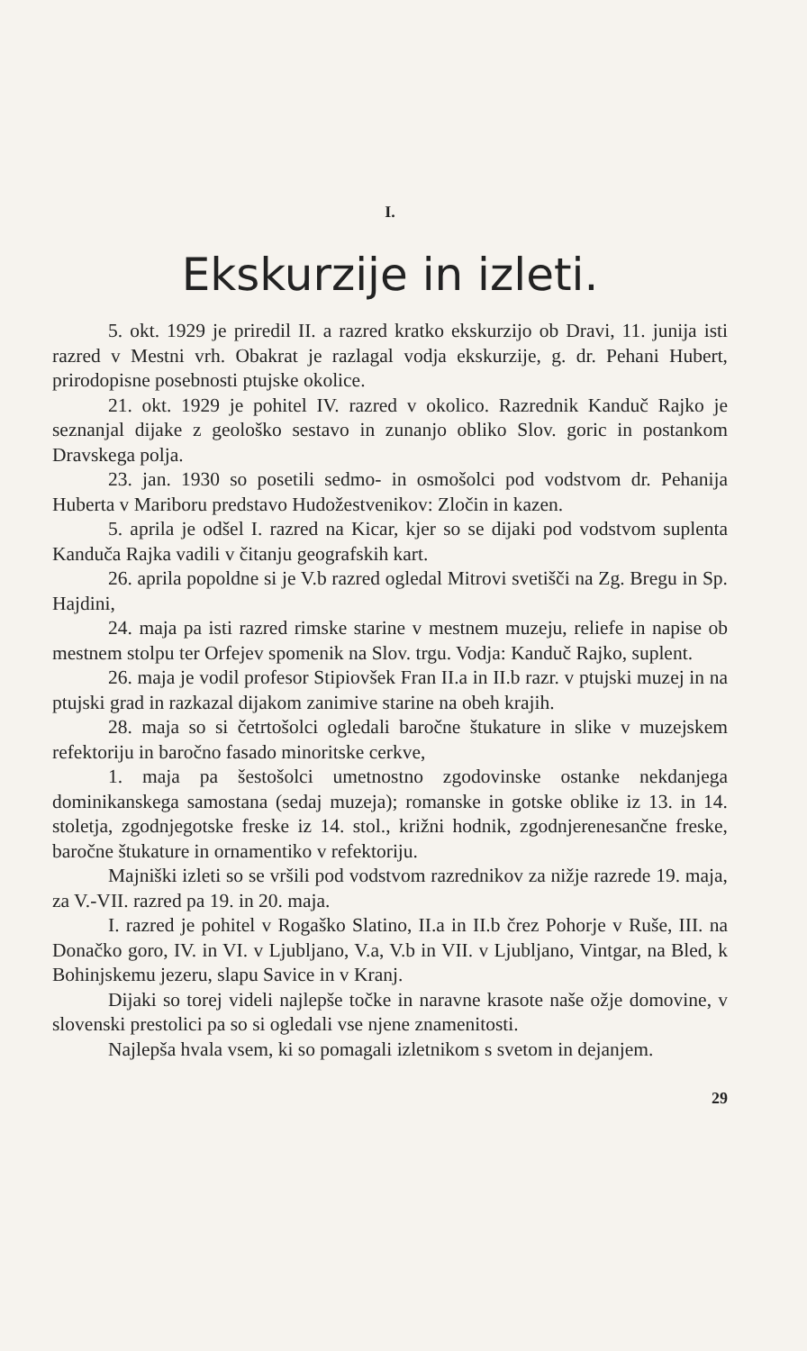I.
Ekskurzije in izleti.
5. okt. 1929 je priredil II. a razred kratko ekskurzijo ob Dravi, 11. junija isti razred v Mestni vrh. Obakrat je razlagal vodja ekskurzije, g. dr. Pehani Hubert, prirodopisne posebnosti ptujske okolice.
21. okt. 1929 je pohitel IV. razred v okolico. Razrednik Kanduč Rajko je seznanjal dijake z geološko sestavo in zunanjo obliko Slov. goric in postankom Dravskega polja.
23. jan. 1930 so posetili sedmo- in osmošolci pod vodstvom dr. Pehanija Huberta v Mariboru predstavo Hudožestvenikov: Zločin in kazen.
5. aprila je odšel I. razred na Kicar, kjer so se dijaki pod vodstvom suplenta Kanduča Rajka vadili v čitanju geografskih kart.
26. aprila popoldne si je V.b razred ogledal Mitrovi svetišči na Zg. Bregu in Sp. Hajdini,
24. maja pa isti razred rimske starine v mestnem muzeju, reliefe in napise ob mestnem stolpu ter Orfejev spomenik na Slov. trgu. Vodja: Kanduč Rajko, suplent.
26. maja je vodil profesor Stipiovšek Fran II.a in II.b razr. v ptujski muzej in na ptujski grad in razkazal dijakom zanimive starine na obeh krajih.
28. maja so si četrtošolci ogledali baročne štukature in slike v muzejskem refektoriju in baročno fasado minoritske cerkve,
1. maja pa šestošolci umetnostno zgodovinske ostanke nekdanjega dominikanskega samostana (sedaj muzeja); romanske in gotske oblike iz 13. in 14. stoletja, zgodnjegotske freske iz 14. stol., križni hodnik, zgodnjerenesančne freske, baročne štukature in ornamentiko v refektoriju.
Majniški izleti so se vršili pod vodstvom razrednikov za nižje razrede 19. maja, za V.-VII. razred pa 19. in 20. maja.
I. razred je pohitel v Rogaško Slatino, II.a in II.b črez Pohorje v Ruše, III. na Donačko goro, IV. in VI. v Ljubljano, V.a, V.b in VII. v Ljubljano, Vintgar, na Bled, k Bohinjskemu jezeru, slapu Savice in v Kranj.
Dijaki so torej videli najlepše točke in naravne krasote naše ožje domovine, v slovenski prestolici pa so si ogledali vse njene znamenitosti.
Najlepša hvala vsem, ki so pomagali izletnikom s svetom in dejanjem.
29